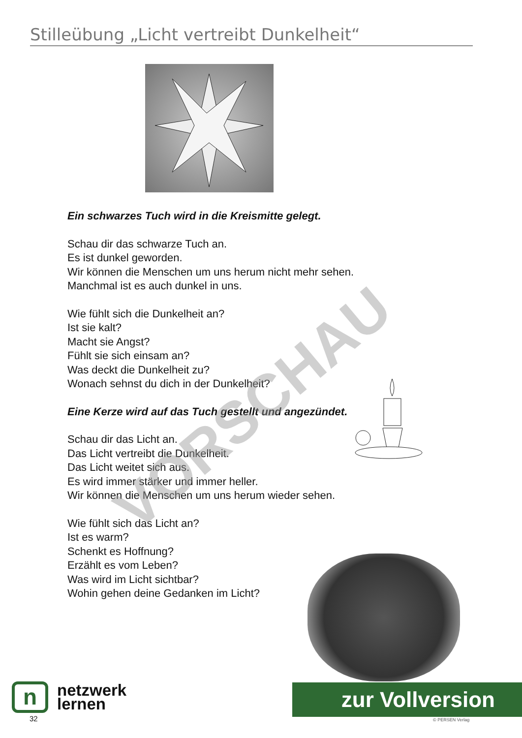Stilleübung „Licht vertreibt Dunkelheit“
Ein schwarzes Tuch wird in die Kreismitte gelegt.
Schau dir das schwarze Tuch an.
Es ist dunkel geworden.
Wir können die Menschen um uns herum nicht mehr sehen.
Manchmal ist es auch dunkel in uns.
Wie fühlt sich die Dunkelheit an?
Ist sie kalt?
Macht sie Angst?
Fühlt sie sich einsam an?
Was deckt die Dunkelheit zu?
Wonach sehnst du dich in der Dunkelheit?
Eine Kerze wird auf das Tuch gestellt und angezündet.
Schau dir das Licht an.
Das Licht vertreibt die Dunkelheit.
Das Licht weitet sich aus.
Es wird immer stärker und immer heller.
Wir können die Menschen um uns herum wieder sehen.
Wie fühlt sich das Licht an?
Ist es warm?
Schenkt es Hoffnung?
Erzählt es vom Leben?
Was wird im Licht sichtbar?
Wohin gehen deine Gedanken im Licht?
VORSCHAU
n
netzwerk
lernen
32
zur Vollversion
© PERSEN Verlag